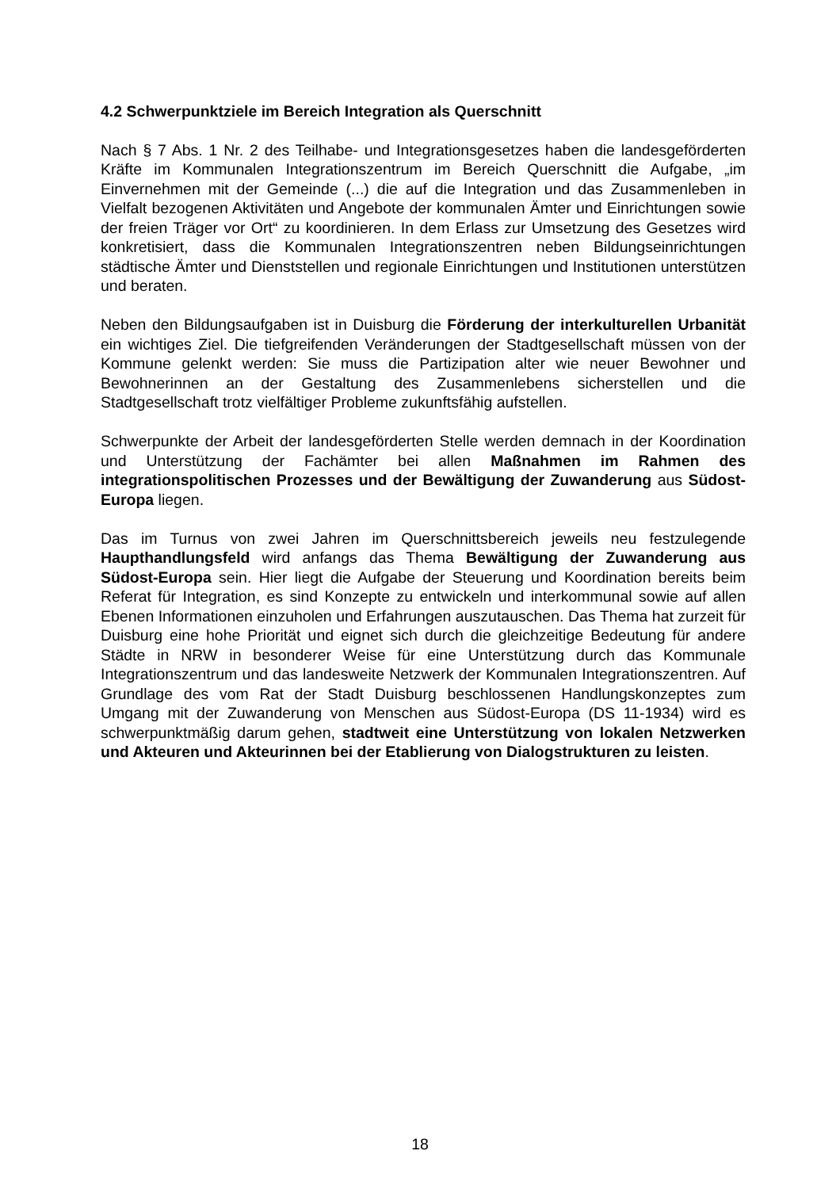4.2 Schwerpunktziele im Bereich Integration als Querschnitt
Nach § 7 Abs. 1 Nr. 2 des Teilhabe- und Integrationsgesetzes haben die landesgeförderten Kräfte im Kommunalen Integrationszentrum im Bereich Querschnitt die Aufgabe, „im Einvernehmen mit der Gemeinde (...) die auf die Integration und das Zusammenleben in Vielfalt bezogenen Aktivitäten und Angebote der kommunalen Ämter und Einrichtungen sowie der freien Träger vor Ort“ zu koordinieren. In dem Erlass zur Umsetzung des Gesetzes wird konkretisiert, dass die Kommunalen Integrationszentren neben Bildungseinrichtungen städtische Ämter und Dienststellen und regionale Einrichtungen und Institutionen unterstützen und beraten.
Neben den Bildungsaufgaben ist in Duisburg die Förderung der interkulturellen Urbanität ein wichtiges Ziel. Die tiefgreifenden Veränderungen der Stadtgesellschaft müssen von der Kommune gelenkt werden: Sie muss die Partizipation alter wie neuer Bewohner und Bewohnerinnen an der Gestaltung des Zusammenlebens sicherstellen und die Stadtgesellschaft trotz vielfältiger Probleme zukunftsfähig aufstellen.
Schwerpunkte der Arbeit der landesgeförderten Stelle werden demnach in der Koordination und Unterstützung der Fachämter bei allen Maßnahmen im Rahmen des integrationspolitischen Prozesses und der Bewältigung der Zuwanderung aus Südost-Europa liegen.
Das im Turnus von zwei Jahren im Querschnittsbereich jeweils neu festzulegende Haupthandlungsfeld wird anfangs das Thema Bewältigung der Zuwanderung aus Südost-Europa sein. Hier liegt die Aufgabe der Steuerung und Koordination bereits beim Referat für Integration, es sind Konzepte zu entwickeln und interkommunal sowie auf allen Ebenen Informationen einzuholen und Erfahrungen auszutauschen. Das Thema hat zurzeit für Duisburg eine hohe Priorität und eignet sich durch die gleichzeitige Bedeutung für andere Städte in NRW in besonderer Weise für eine Unterstützung durch das Kommunale Integrationszentrum und das landesweite Netzwerk der Kommunalen Integrationszentren. Auf Grundlage des vom Rat der Stadt Duisburg beschlossenen Handlungskonzeptes zum Umgang mit der Zuwanderung von Menschen aus Südost-Europa (DS 11-1934) wird es schwerpunktmäßig darum gehen, stadtweit eine Unterstützung von lokalen Netzwerken und Akteuren und Akteurinnen bei der Etablierung von Dialogstrukturen zu leisten.
18